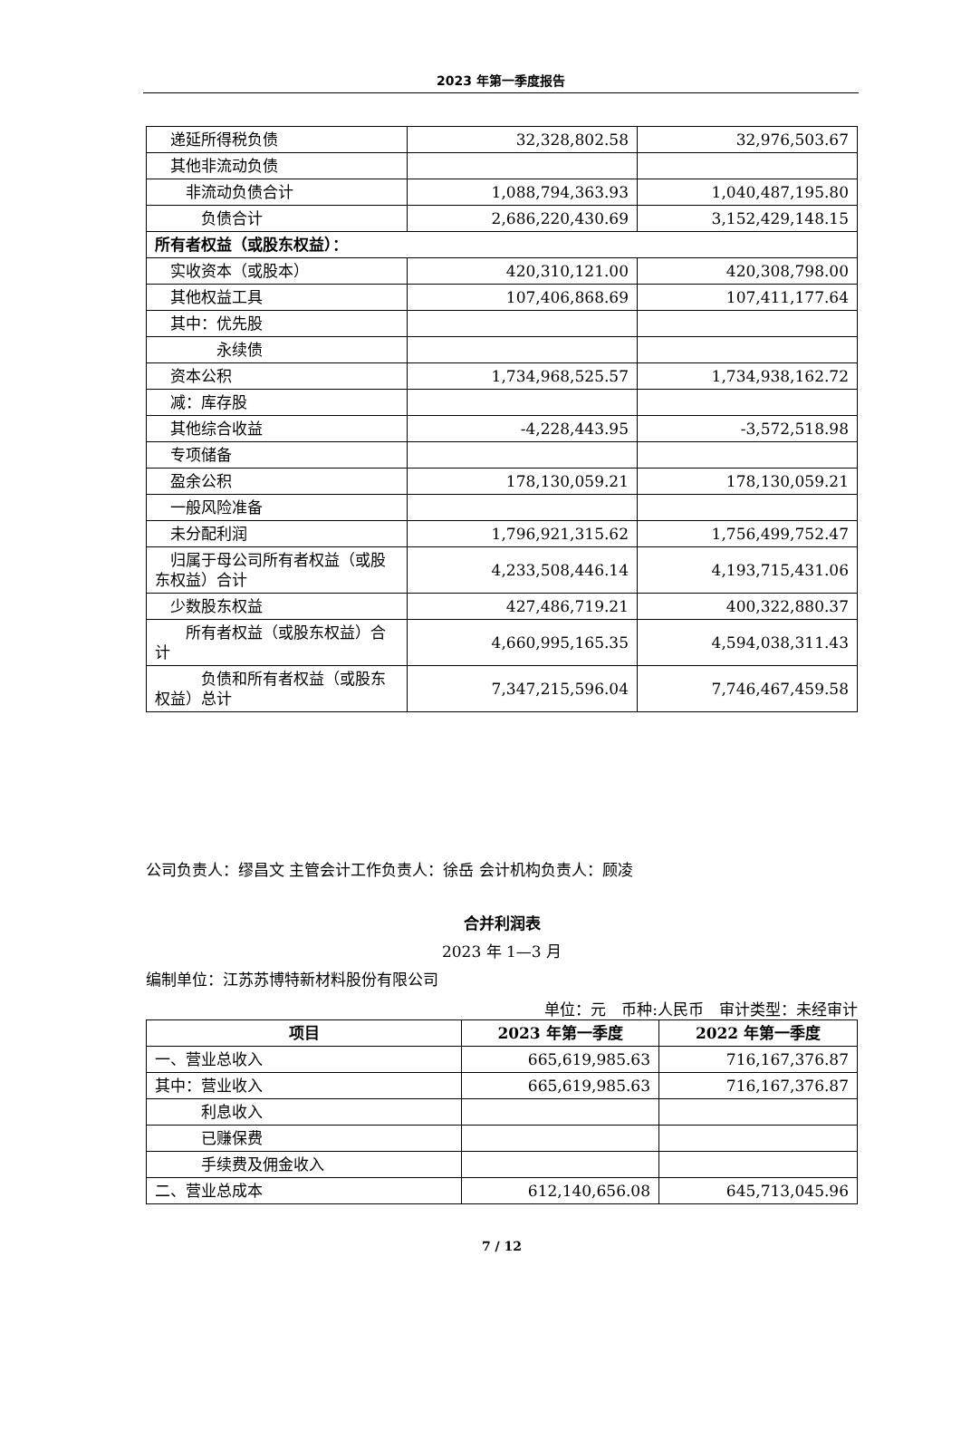2023 年第一季度报告
| 递延所得税负债 | 32,328,802.58 | 32,976,503.67 |
| 其他非流动负债 | | |
| 非流动负债合计 | 1,088,794,363.93 | 1,040,487,195.80 |
| 负债合计 | 2,686,220,430.69 | 3,152,429,148.15 |
| 所有者权益（或股东权益）： | | |
| 实收资本（或股本） | 420,310,121.00 | 420,308,798.00 |
| 其他权益工具 | 107,406,868.69 | 107,411,177.64 |
| 其中：优先股 | | |
| 永续债 | | |
| 资本公积 | 1,734,968,525.57 | 1,734,938,162.72 |
| 减：库存股 | | |
| 其他综合收益 | -4,228,443.95 | -3,572,518.98 |
| 专项储备 | | |
| 盈余公积 | 178,130,059.21 | 178,130,059.21 |
| 一般风险准备 | | |
| 未分配利润 | 1,796,921,315.62 | 1,756,499,752.47 |
| 归属于母公司所有者权益（或股东权益）合计 | 4,233,508,446.14 | 4,193,715,431.06 |
| 少数股东权益 | 427,486,719.21 | 400,322,880.37 |
| 所有者权益（或股东权益）合计 | 4,660,995,165.35 | 4,594,038,311.43 |
| 负债和所有者权益（或股东权益）总计 | 7,347,215,596.04 | 7,746,467,459.58 |
公司负责人：缪昌文 主管会计工作负责人：徐岳 会计机构负责人：顾凌
合并利润表
2023 年 1—3 月
编制单位：江苏苏博特新材料股份有限公司
单位：元 币种:人民币 审计类型：未经审计
| 项目 | 2023 年第一季度 | 2022 年第一季度 |
| --- | --- | --- |
| 一、营业总收入 | 665,619,985.63 | 716,167,376.87 |
| 其中：营业收入 | 665,619,985.63 | 716,167,376.87 |
| 利息收入 | | |
| 已赚保费 | | |
| 手续费及佣金收入 | | |
| 二、营业总成本 | 612,140,656.08 | 645,713,045.96 |
7 / 12